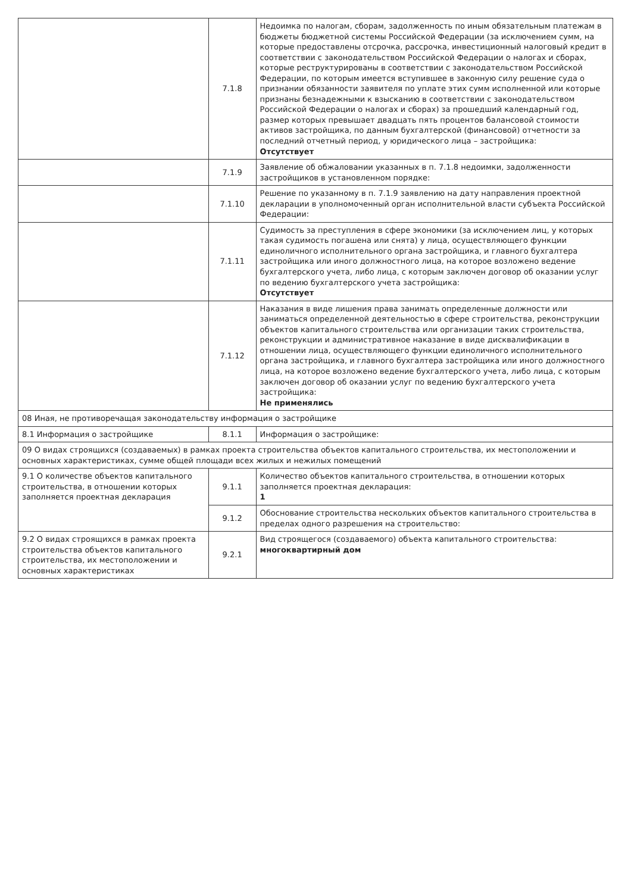| | 7.1.8 | Недоимка по налогам, сборам, задолженность по иным обязательным платежам в бюджеты бюджетной системы Российской Федерации (за исключением сумм, на которые предоставлены отсрочка, рассрочка, инвестиционный налоговый кредит в соответствии с законодательством Российской Федерации о налогах и сборах, которые реструктурированы в соответствии с законодательством Российской Федерации, по которым имеется вступившее в законную силу решение суда о признании обязанности заявителя по уплате этих сумм исполненной или которые признаны безнадежными к взысканию в соответствии с законодательством Российской Федерации о налогах и сборах) за прошедший календарный год, размер которых превышает двадцать пять процентов балансовой стоимости активов застройщика, по данным бухгалтерской (финансовой) отчетности за последний отчетный период, у юридического лица – застройщика: Отсутствует |
| | 7.1.9 | Заявление об обжаловании указанных в п. 7.1.8 недоимки, задолженности застройщиков в установленном порядке: |
| | 7.1.10 | Решение по указанному в п. 7.1.9 заявлению на дату направления проектной декларации в уполномоченный орган исполнительной власти субъекта Российской Федерации: |
| | 7.1.11 | Судимость за преступления в сфере экономики (за исключением лиц, у которых такая судимость погашена или снята) у лица, осуществляющего функции единоличного исполнительного органа застройщика, и главного бухгалтера застройщика или иного должностного лица, на которое возложено ведение бухгалтерского учета, либо лица, с которым заключен договор об оказании услуг по ведению бухгалтерского учета застройщика: Отсутствует |
| | 7.1.12 | Наказания в виде лишения права занимать определенные должности или заниматься определенной деятельностью в сфере строительства, реконструкции объектов капитального строительства или организации таких строительства, реконструкции и административное наказание в виде дисквалификации в отношении лица, осуществляющего функции единоличного исполнительного органа застройщика, и главного бухгалтера застройщика или иного должностного лица, на которое возложено ведение бухгалтерского учета, либо лица, с которым заключен договор об оказании услуг по ведению бухгалтерского учета застройщика: Не применялись |
| 08 Иная, не противоречащая законодательству информация о застройщике | | |
| 8.1 Информация о застройщике | 8.1.1 | Информация о застройщике: |
| 09 О видах строящихся (создаваемых) в рамках проекта строительства объектов капитального строительства, их местоположении и основных характеристиках, сумме общей площади всех жилых и нежилых помещений | | |
| 9.1 О количестве объектов капитального строительства, в отношении которых заполняется проектная декларация | 9.1.1 | Количество объектов капитального строительства, в отношении которых заполняется проектная декларация: 1 |
| | 9.1.2 | Обоснование строительства нескольких объектов капитального строительства в пределах одного разрешения на строительство: |
| 9.2 О видах строящихся в рамках проекта строительства объектов капитального строительства, их местоположении и основных характеристиках | 9.2.1 | Вид строящегося (создаваемого) объекта капитального строительства: многоквартирный дом |